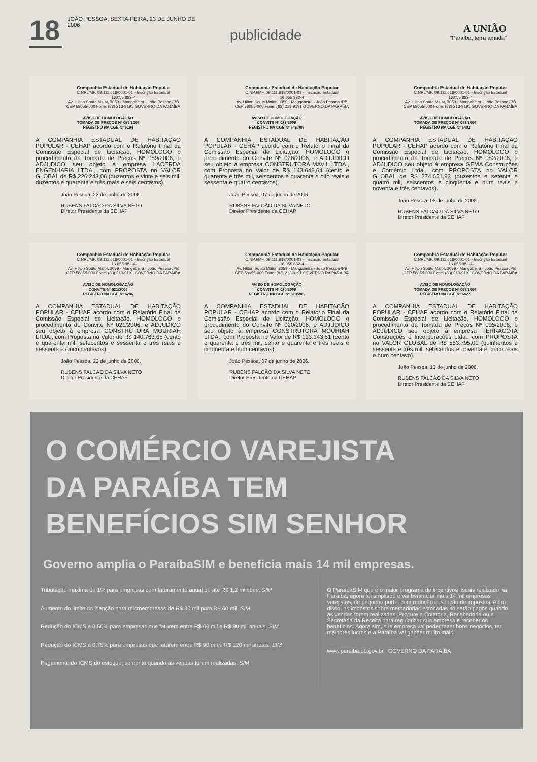18
JOÃO PESSOA, SEXTA-FEIRA, 23 DE JUNHO DE 2006
publicidade
A UNIÃO
"Paraíba, terra amada"
Companhia Estadual de Habitação Popular
C.NPJ/MF. 09.111.618/0001-01 - Inscrição Estadual 16.055.882-4
Av. Hilton Souto Maior, 3059 - Mangabeira - João Pessoa /PB
CEP 58055-000 Fone: (83) 213-9191 GOVERNO DA PARAÍBA
AVISO DE HOMOLOGAÇÃO
TOMADA DE PREÇOS Nº 059/2006
REGISTRO NA CGE Nº 6194
A COMPANHIA ESTADUAL DE HABITAÇÃO POPULAR - CEHAP acordo com o Relatório Final da Comissão Especial de Licitação, HOMOLOGO o procedimento da Tomada de Preços Nº 059/2006, e ADJUDICO seu objeto à empresa LACERDA ENGENHARIA LTDA., com PROPOSTA no VALOR GLOBAL de R$ 226.243,06 (duzentos e vinte e seis mil, duzentos e quarenta e três reais e seis centavos).
João Pessoa, 22 de junho de 2006.
RUBENS FALCÃO DA SILVA NETO
Diretor Presidente da CEHAP
Companhia Estadual de Habitação Popular
C.NPJ/MF. 09.111.618/0001-01 - Inscrição Estadual 16.055.882-4
Av. Hilton Souto Maior, 3059 - Mangabeira - João Pessoa /PB
CEP 58055-000 Fone: (83) 213-9191 GOVERNO DA PARAÍBA
AVISO DE HOMOLOGAÇÃO
CONVITE Nº 028/2006
REGISTRO NA CGE Nº 6467/06
A COMPANHIA ESTADUAL DE HABITAÇÃO POPULAR - CEHAP acordo com o Relatório Final da Comissão Especial de Licitação, HOMOLOGO o procedimento do Convite Nº 028/2006, e ADJUDICO seu objeto à empresa CONSTRUTORA MAVIL LTDA., com Proposta no Valor de R$ 143.648,64 (cento e quarenta e três mil, seiscentos e quarenta e oito reais e sessenta e quatro centavos).
João Pessoa, 07 de junho de 2006.
RUBENS FALCÃO DA SILVA NETO
Diretor Presidente da CEHAP
Companhia Estadual de Habitação Popular
C.NPJ/MF. 09.111.618/0001-01 - Inscrição Estadual 16.055.882-4
Av. Hilton Souto Maior, 3059 - Mangabeira - João Pessoa /PB
CEP 58055-000 Fone: (83) 213-9191 GOVERNO DA PARAÍBA
AVISO DE HOMOLOGAÇÃO
TOMADA DE PREÇOS Nº 082/2006
REGISTRO NA CGE Nº 6403
A COMPANHIA ESTADUAL DE HABITAÇÃO POPULAR - CEHAP acordo com o Relatório Final da Comissão Especial de Licitação, HOMOLOGO o procedimento da Tomada de Preços Nº 082/2006, e ADJUDICO seu objeto à empresa GEMA Construções e Comércio Ltda., com PROPOSTA no VALOR GLOBAL de R$ 274.651,93 (duzentos e setenta e quatro mil, seiscentos e cinqüenta e hum reais e noventa e três centavos).
João Pessoa, 08 de junho de 2006.
RUBENS FALCAO DA SILVA NETO
Diretor Presidente da CEHAP
Companhia Estadual de Habitação Popular
C.NPJ/MF. 09.111.618/0001-01 - Inscrição Estadual 16.055.882-4
Av. Hilton Souto Maior, 3059 - Mangabeira - João Pessoa /PB
CEP 58055-000 Fone: (83) 213-9191 GOVERNO DA PARAÍBA
AVISO DE HOMOLOGAÇÃO
CONVITE Nº 021/2006
REGISTRO NA CGE Nº 6286
A COMPANHIA ESTADUAL DE HABITAÇÃO POPULAR - CEHAP acordo com o Relatório Final da Comissão Especial de Licitação, HOMOLOGO o procedimento do Convite Nº 021/2006, e ADJUDICO seu objeto à empresa CONSTRUTORA MOURIAH LTDA., com Proposta no Valor de R$ 140.763,65 (cento e quarenta mil, setecentos e sessenta e três reais e sessenta e cinco centavos).
João Pessoa, 22 de junho de 2006.
RUBENS FALCAO DA SILVA NETO
Diretor Presidente da CEHAP
Companhia Estadual de Habitação Popular
C.NPJ/MF. 09.111.618/0001-01 - Inscrição Estadual 16.055.882-4
Av. Hilton Souto Maior, 3059 - Mangabeira - João Pessoa /PB
CEP 58055-000 Fone: (83) 213-9191 GOVERNO DA PARAÍBA
AVISO DE HOMOLOGAÇÃO
CONVITE Nº 020/2006
REGISTRO NA CGE Nº 6195/06
A COMPANHIA ESTADUAL DE HABITAÇÃO POPULAR - CEHAP acordo com o Relatório Final da Comissão Especial de Licitação, HOMOLOGO o procedimento do Convite Nº 020/2006, e ADJUDICO seu objeto à empresa CONSTRUTORA MOURIAH LTDA., com Proposta no Valor de R$ 133.143,51 (cento e quarenta e três mil, cento e quarenta e três reais e cinqüenta e hum centavos).
João Pessoa, 07 de junho de 2006.
RUBENS FALCÃO DA SILVA NETO
Diretor Presidente da CEHAP
Companhia Estadual de Habitação Popular
C.NPJ/MF. 09.111.618/0001-01 - Inscrição Estadual 16.055.882-4
Av. Hilton Souto Maior, 3059 - Mangabeira - João Pessoa /PB
CEP 58055-000 Fone: (83) 213-9191 GOVERNO DA PARAÍBA
AVISO DE HOMOLOGAÇÃO
TOMADA DE PREÇOS Nº 095/2006
REGISTRO NA CGE Nº 6427
A COMPANHIA ESTADUAL DE HABITAÇÃO POPULAR - CEHAP acordo com o Relatório Final da Comissão Especial de Licitação, HOMOLOGO o procedimento da Tomada de Preços Nº 095/2006, e ADJUDICO seu objeto à empresa TERRACOTA Construções e Incorporações Ltda., com PROPOSTA no VALOR GLOBAL de R$ 563.795,01 (quinhentos e sessenta e três mil, setecentos e noventa e cinco reais e hum centavo).
João Pessoa, 13 de junho de 2006.
RUBENS FALCAO DA SILVA NETO
Diretor Presidente da CEHAP
O COMÉRCIO VAREJISTA
DA PARAÍBA TEM
BENEFÍCIOS SIM SENHOR
Governo amplia o ParaíbaSIM e beneficia mais 14 mil empresas.
Tributação máxima de 1% para empresas com faturamento anual de até R$ 1,2 milhões. SIM
Aumento do limite da isenção para microempresas de R$ 30 mil para R$ 60 mil. SIM
Redução do ICMS a 0,50% para empresas que faturem entre R$ 60 mil e R$ 90 mil anuais. SIM
Redução do ICMS a 0,75% para empresas que faturem entre R$ 90 mil e R$ 120 mil anuais. SIM
Pagamento do ICMS do estoque, somente quando as vendas forem realizadas. SIM
O ParaíbaSIM que é o maior programa de incentivos fiscais realizado na Paraíba, agora foi ampliado e vai beneficiar mais 14 mil empresas varejistas, de pequeno porte, com redução e isenção de impostos. Além disso, os impostos sobre mercadorias estocadas só serão pagos quando as vendas forem realizadas. Procure a Coletoria, Recebedoria ou a Secretaria da Receita para regularizar sua empresa e receber os benefícios. Agora sim, sua empresa vai poder fazer bons negócios, ter melhores lucros e a Paraíba vai ganhar muito mais.
www.paraiba.pb.gov.br GOVERNO DA PARAÍBA